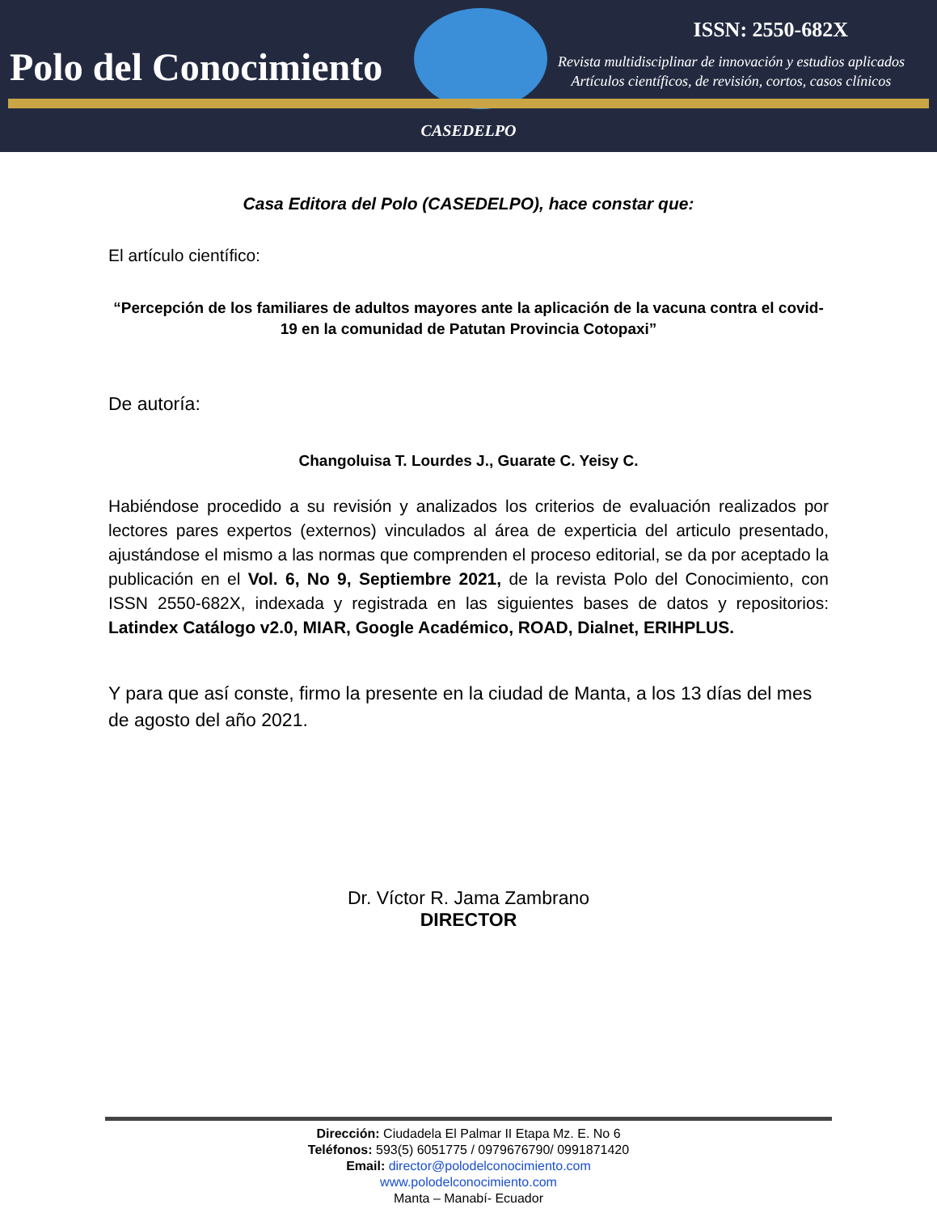Polo del Conocimiento
ISSN: 2550-682X
Revista multidisciplinar de innovación y estudios aplicados
Artículos científicos, de revisión, cortos, casos clínicos
CASEDELPO
Casa Editora del Polo (CASEDELPO), hace constar que:
El artículo científico:
“Percepción de los familiares de adultos mayores ante la aplicación de la vacuna contra el covid-19 en la comunidad de Patutan Provincia Cotopaxi”
De autoría:
Changoluisa T. Lourdes J., Guarate C. Yeisy C.
Habiéndose procedido a su revisión y analizados los criterios de evaluación realizados por lectores pares expertos (externos) vinculados al área de experticia del articulo presentado, ajustándose el mismo a las normas que comprenden el proceso editorial, se da por aceptado la publicación en el Vol. 6, No 9, Septiembre 2021, de la revista Polo del Conocimiento, con ISSN 2550-682X, indexada y registrada en las siguientes bases de datos y repositorios: Latindex Catálogo v2.0, MIAR, Google Académico, ROAD, Dialnet, ERIHPLUS.
Y para que así conste, firmo la presente en la ciudad de Manta, a los 13 días del mes de agosto del año 2021.
Dr. Víctor R. Jama Zambrano
DIRECTOR
Dirección: Ciudadela El Palmar II Etapa Mz. E. No 6
Teléfonos: 593(5) 6051775 / 0979676790/ 0991871420
Email: director@polodelconocimiento.com
www.polodelconocimiento.com
Manta – Manabí- Ecuador